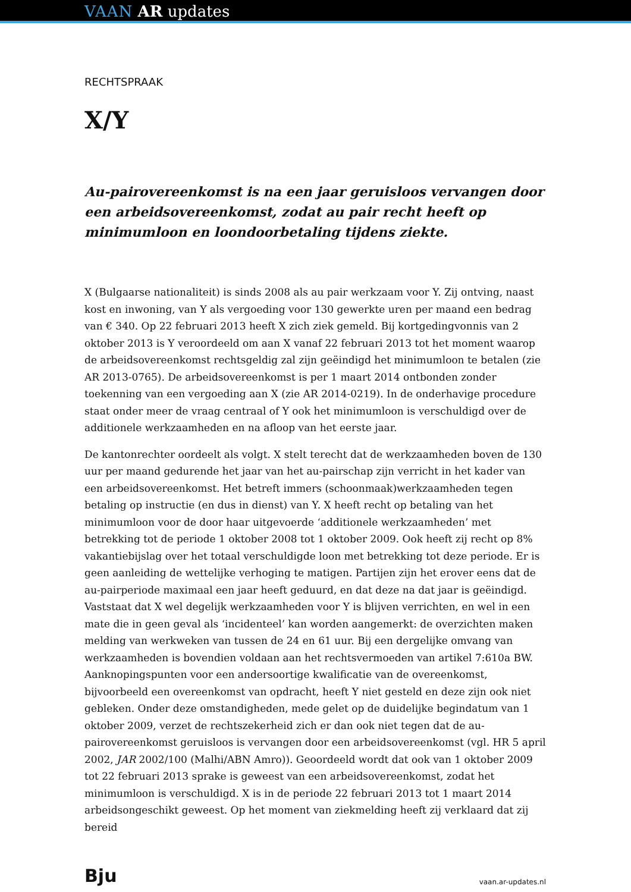VAAN AR updates
RECHTSPRAAK
X/Y
Au-pairovereenkomst is na een jaar geruisloos vervangen door een arbeidsovereenkomst, zodat au pair recht heeft op minimumloon en loondoorbetaling tijdens ziekte.
X (Bulgaarse nationaliteit) is sinds 2008 als au pair werkzaam voor Y. Zij ontving, naast kost en inwoning, van Y als vergoeding voor 130 gewerkte uren per maand een bedrag van € 340. Op 22 februari 2013 heeft X zich ziek gemeld. Bij kortgedingvonnis van 2 oktober 2013 is Y veroordeeld om aan X vanaf 22 februari 2013 tot het moment waarop de arbeidsovereenkomst rechtsgeldig zal zijn geëindigd het minimumloon te betalen (zie AR 2013-0765). De arbeidsovereenkomst is per 1 maart 2014 ontbonden zonder toekenning van een vergoeding aan X (zie AR 2014-0219). In de onderhavige procedure staat onder meer de vraag centraal of Y ook het minimumloon is verschuldigd over de additionele werkzaamheden en na afloop van het eerste jaar.
De kantonrechter oordeelt als volgt. X stelt terecht dat de werkzaamheden boven de 130 uur per maand gedurende het jaar van het au-pairschap zijn verricht in het kader van een arbeidsovereenkomst. Het betreft immers (schoonmaak)werkzaamheden tegen betaling op instructie (en dus in dienst) van Y. X heeft recht op betaling van het minimumloon voor de door haar uitgevoerde ‘additionele werkzaamheden’ met betrekking tot de periode 1 oktober 2008 tot 1 oktober 2009. Ook heeft zij recht op 8% vakantiebijslag over het totaal verschuldigde loon met betrekking tot deze periode. Er is geen aanleiding de wettelijke verhoging te matigen. Partijen zijn het erover eens dat de au-pairperiode maximaal een jaar heeft geduurd, en dat deze na dat jaar is geëindigd. Vaststaat dat X wel degelijk werkzaamheden voor Y is blijven verrichten, en wel in een mate die in geen geval als ‘incidenteel’ kan worden aangemerkt: de overzichten maken melding van werkweken van tussen de 24 en 61 uur. Bij een dergelijke omvang van werkzaamheden is bovendien voldaan aan het rechtsvermoeden van artikel 7:610a BW. Aanknopingspunten voor een andersoortige kwalificatie van de overeenkomst, bijvoorbeeld een overeenkomst van opdracht, heeft Y niet gesteld en deze zijn ook niet gebleken. Onder deze omstandigheden, mede gelet op de duidelijke begindatum van 1 oktober 2009, verzet de rechtszekerheid zich er dan ook niet tegen dat de au-pairovereenkomst geruisloos is vervangen door een arbeidsovereenkomst (vgl. HR 5 april 2002, JAR 2002/100 (Malhi/ABN Amro)). Geoordeeld wordt dat ook van 1 oktober 2009 tot 22 februari 2013 sprake is geweest van een arbeidsovereenkomst, zodat het minimumloon is verschuldigd. X is in de periode 22 februari 2013 tot 1 maart 2014 arbeidsongeschikt geweest. Op het moment van ziekmelding heeft zij verklaard dat zij bereid
Bju vaan.ar-updates.nl